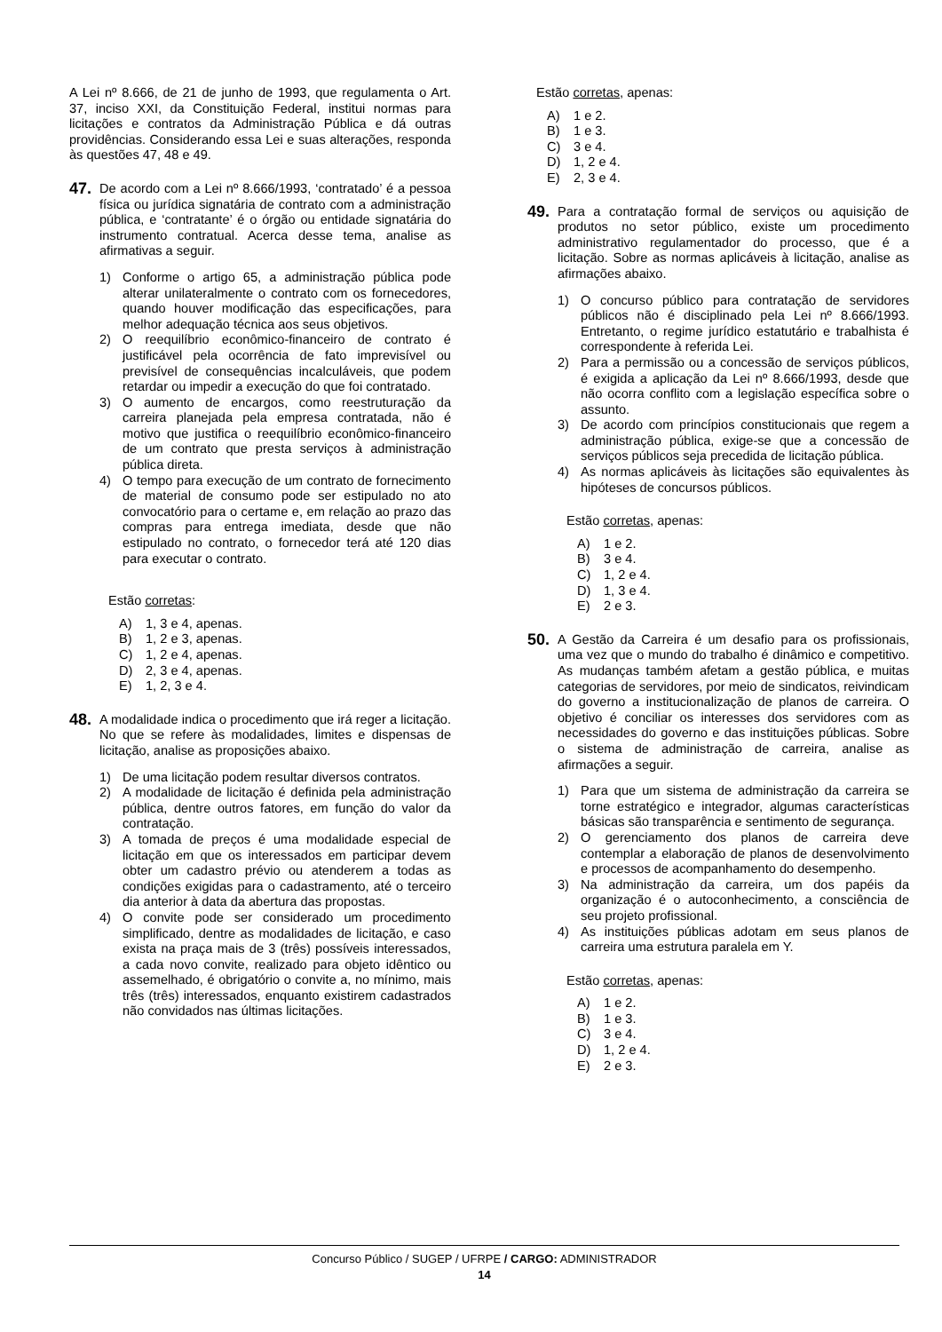A Lei nº 8.666, de 21 de junho de 1993, que regulamenta o Art. 37, inciso XXI, da Constituição Federal, institui normas para licitações e contratos da Administração Pública e dá outras providências. Considerando essa Lei e suas alterações, responda às questões 47, 48 e 49.
47.
De acordo com a Lei nº 8.666/1993, ‘contratado’ é a pessoa física ou jurídica signatária de contrato com a administração pública, e ‘contratante’ é o órgão ou entidade signatária do instrumento contratual. Acerca desse tema, analise as afirmativas a seguir.
1) Conforme o artigo 65, a administração pública pode alterar unilateralmente o contrato com os fornecedores, quando houver modificação das especificações, para melhor adequação técnica aos seus objetivos.
2) O reequilíbrio econômico-financeiro de contrato é justificável pela ocorrência de fato imprevisível ou previsível de consequências incalculáveis, que podem retardar ou impedir a execução do que foi contratado.
3) O aumento de encargos, como reestruturação da carreira planejada pela empresa contratada, não é motivo que justifica o reequilíbrio econômico-financeiro de um contrato que presta serviços à administração pública direta.
4) O tempo para execução de um contrato de fornecimento de material de consumo pode ser estipulado no ato convocatório para o certame e, em relação ao prazo das compras para entrega imediata, desde que não estipulado no contrato, o fornecedor terá até 120 dias para executar o contrato.
Estão corretas:
A) 1, 3 e 4, apenas.
B) 1, 2 e 3, apenas.
C) 1, 2 e 4, apenas.
D) 2, 3 e 4, apenas.
E) 1, 2, 3 e 4.
48.
A modalidade indica o procedimento que irá reger a licitação. No que se refere às modalidades, limites e dispensas de licitação, analise as proposições abaixo.
1) De uma licitação podem resultar diversos contratos.
2) A modalidade de licitação é definida pela administração pública, dentre outros fatores, em função do valor da contratação.
3) A tomada de preços é uma modalidade especial de licitação em que os interessados em participar devem obter um cadastro prévio ou atenderem a todas as condições exigidas para o cadastramento, até o terceiro dia anterior à data da abertura das propostas.
4) O convite pode ser considerado um procedimento simplificado, dentre as modalidades de licitação, e caso exista na praça mais de 3 (três) possíveis interessados, a cada novo convite, realizado para objeto idêntico ou assemelhado, é obrigatório o convite a, no mínimo, mais três (três) interessados, enquanto existirem cadastrados não convidados nas últimas licitações.
Estão corretas, apenas:
A) 1 e 2.
B) 1 e 3.
C) 3 e 4.
D) 1, 2 e 4.
E) 2, 3 e 4.
49.
Para a contratação formal de serviços ou aquisição de produtos no setor público, existe um procedimento administrativo regulamentador do processo, que é a licitação. Sobre as normas aplicáveis à licitação, analise as afirmações abaixo.
1) O concurso público para contratação de servidores públicos não é disciplinado pela Lei nº 8.666/1993. Entretanto, o regime jurídico estatutário e trabalhista é correspondente à referida Lei.
2) Para a permissão ou a concessão de serviços públicos, é exigida a aplicação da Lei nº 8.666/1993, desde que não ocorra conflito com a legislação específica sobre o assunto.
3) De acordo com princípios constitucionais que regem a administração pública, exige-se que a concessão de serviços públicos seja precedida de licitação pública.
4) As normas aplicáveis às licitações são equivalentes às hipóteses de concursos públicos.
Estão corretas, apenas:
A) 1 e 2.
B) 3 e 4.
C) 1, 2 e 4.
D) 1, 3 e 4.
E) 2 e 3.
50.
A Gestão da Carreira é um desafio para os profissionais, uma vez que o mundo do trabalho é dinâmico e competitivo. As mudanças também afetam a gestão pública, e muitas categorias de servidores, por meio de sindicatos, reivindicam do governo a institucionalização de planos de carreira. O objetivo é conciliar os interesses dos servidores com as necessidades do governo e das instituições públicas. Sobre o sistema de administração de carreira, analise as afirmações a seguir.
1) Para que um sistema de administração da carreira se torne estratégico e integrador, algumas características básicas são transparência e sentimento de segurança.
2) O gerenciamento dos planos de carreira deve contemplar a elaboração de planos de desenvolvimento e processos de acompanhamento do desempenho.
3) Na administração da carreira, um dos papéis da organização é o autoconhecimento, a consciência de seu projeto profissional.
4) As instituições públicas adotam em seus planos de carreira uma estrutura paralela em Y.
Estão corretas, apenas:
A) 1 e 2.
B) 1 e 3.
C) 3 e 4.
D) 1, 2 e 4.
E) 2 e 3.
Concurso Público / SUGEP / UFRPE / CARGO: ADMINISTRADOR
14